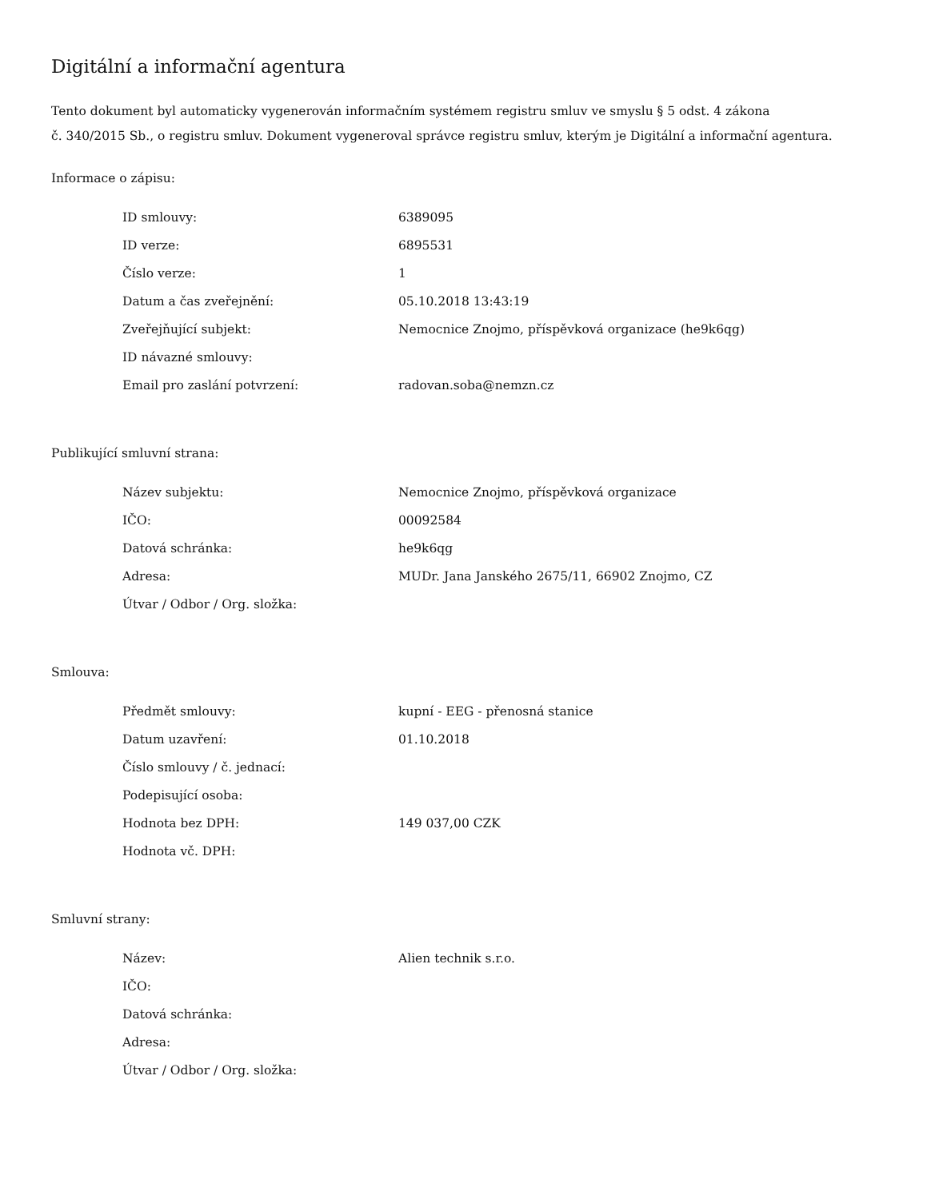Digitální a informační agentura
Tento dokument byl automaticky vygenerován informačním systémem registru smluv ve smyslu § 5 odst. 4 zákona
č. 340/2015 Sb., o registru smluv. Dokument vygeneroval správce registru smluv, kterým je Digitální a informační agentura.
Informace o zápisu:
| ID smlouvy: | 6389095 |
| ID verze: | 6895531 |
| Číslo verze: | 1 |
| Datum a čas zveřejnění: | 05.10.2018 13:43:19 |
| Zveřejňující subjekt: | Nemocnice Znojmo, příspěvková organizace (he9k6qg) |
| ID návazné smlouvy: | |
| Email pro zaslání potvrzení: | radovan.soba@nemzn.cz |
Publikující smluvní strana:
| Název subjektu: | Nemocnice Znojmo, příspěvková organizace |
| IČO: | 00092584 |
| Datová schránka: | he9k6qg |
| Adresa: | MUDr. Jana Janského 2675/11, 66902 Znojmo, CZ |
| Útvar / Odbor / Org. složka: | |
Smlouva:
| Předmět smlouvy: | kupní - EEG - přenosná stanice |
| Datum uzavření: | 01.10.2018 |
| Číslo smlouvy / č. jednací: | |
| Podepisující osoba: | |
| Hodnota bez DPH: | 149 037,00 CZK |
| Hodnota vč. DPH: | |
Smluvní strany:
| Název: | Alien technik s.r.o. |
| IČO: | |
| Datová schránka: | |
| Adresa: | |
| Útvar / Odbor / Org. složka: | |